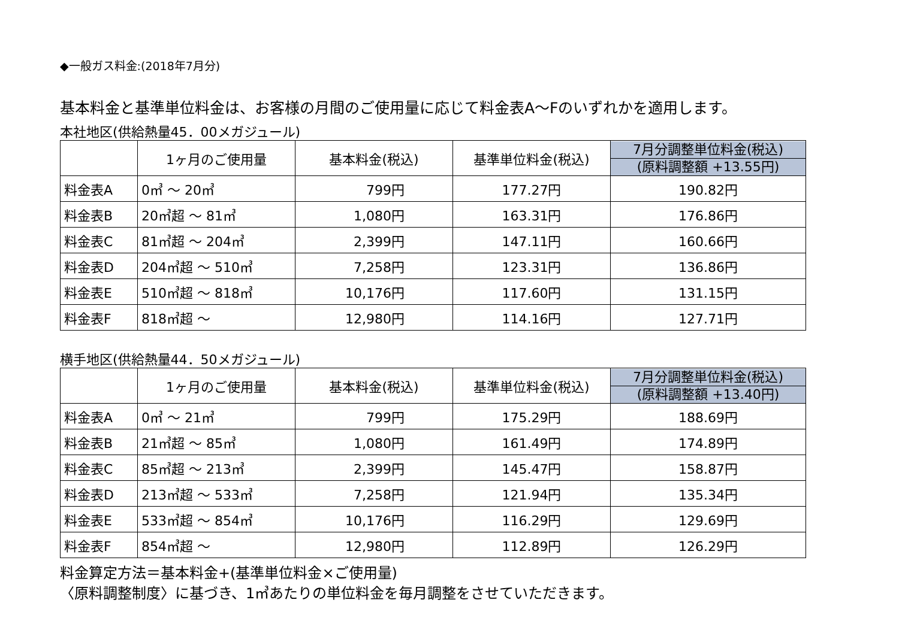◆一般ガス料金:(2018年7月分)
基本料金と基準単位料金は、お客様の月間のご使用量に応じて料金表A〜Fのいずれかを適用します。
本社地区(供給熱量45．00メガジュール)
| | 1ヶ月のご使用量 | 基本料金(税込) | 基準単位料金(税込) | 7月分調整単位料金(税込) (原料調整額 +13.55円) |
| --- | --- | --- | --- | --- |
| 料金表A | 0㎥ 〜 20㎥ | 799円 | 177.27円 | 190.82円 |
| 料金表B | 20㎥超 〜 81㎥ | 1,080円 | 163.31円 | 176.86円 |
| 料金表C | 81㎥超 〜 204㎥ | 2,399円 | 147.11円 | 160.66円 |
| 料金表D | 204㎥超 〜 510㎥ | 7,258円 | 123.31円 | 136.86円 |
| 料金表E | 510㎥超 〜 818㎥ | 10,176円 | 117.60円 | 131.15円 |
| 料金表F | 818㎥超 〜 | 12,980円 | 114.16円 | 127.71円 |
横手地区(供給熱量44．50メガジュール)
| | 1ヶ月のご使用量 | 基本料金(税込) | 基準単位料金(税込) | 7月分調整単位料金(税込) (原料調整額 +13.40円) |
| --- | --- | --- | --- | --- |
| 料金表A | 0㎥ 〜 21㎥ | 799円 | 175.29円 | 188.69円 |
| 料金表B | 21㎥超 〜 85㎥ | 1,080円 | 161.49円 | 174.89円 |
| 料金表C | 85㎥超 〜 213㎥ | 2,399円 | 145.47円 | 158.87円 |
| 料金表D | 213㎥超 〜 533㎥ | 7,258円 | 121.94円 | 135.34円 |
| 料金表E | 533㎥超 〜 854㎥ | 10,176円 | 116.29円 | 129.69円 |
| 料金表F | 854㎥超 〜 | 12,980円 | 112.89円 | 126.29円 |
料金算定方法＝基本料金+(基準単位料金×ご使用量)
〈原料調整制度〉に基づき、1㎥あたりの単位料金を毎月調整をさせていただきます。